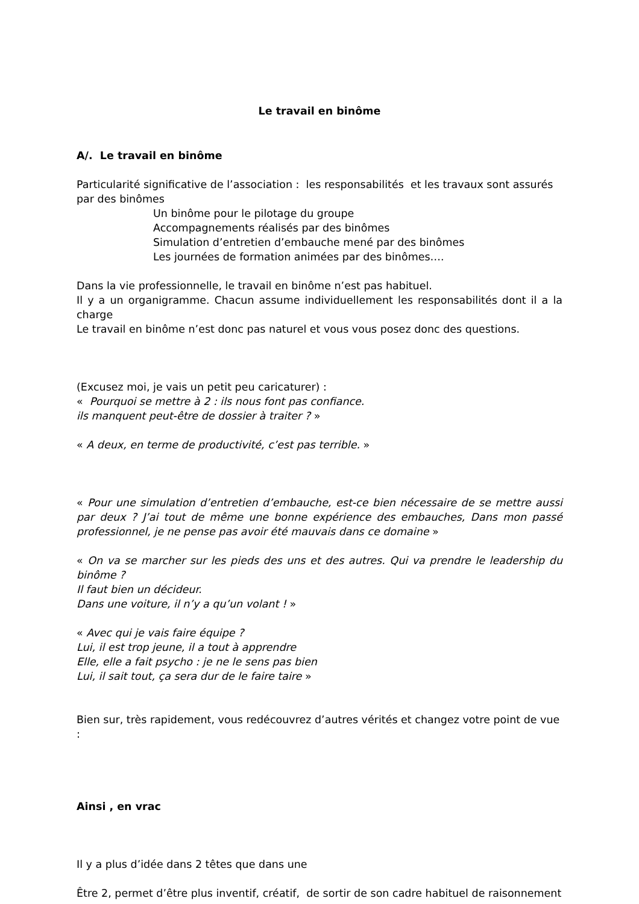Le travail en binôme
A/. Le travail en binôme
Particularité significative de l’association : les responsabilités et les travaux sont assurés par des binômes
Un binôme pour le pilotage du groupe
Accompagnements réalisés par des binômes
Simulation d’entretien d’embauche mené par des binômes
Les journées de formation animées par des binômes….
Dans la vie professionnelle, le travail en binôme n’est pas habituel.
Il y a un organigramme. Chacun assume individuellement les responsabilités dont il a la charge
Le travail en binôme n’est donc pas naturel et vous vous posez donc des questions.
(Excusez moi, je vais un petit peu caricaturer) :
« Pourquoi se mettre à 2 : ils nous font pas confiance.
ils manquent peut-être de dossier à traiter ? »
« A deux, en terme de productivité, c’est pas terrible. »
« Pour une simulation d’entretien d’embauche, est-ce bien nécessaire de se mettre aussi par deux ? J’ai tout de même une bonne expérience des embauches, Dans mon passé professionnel, je ne pense pas avoir été mauvais dans ce domaine »
« On va se marcher sur les pieds des uns et des autres. Qui va prendre le leadership du binôme ?
Il faut bien un décideur.
Dans une voiture, il n’y a qu’un volant ! »
« Avec qui je vais faire équipe ?
Lui, il est trop jeune, il a tout à apprendre
Elle, elle a fait psycho : je ne le sens pas bien
Lui, il sait tout, ça sera dur de le faire taire »
Bien sur, très rapidement, vous redécouvrez d’autres vérités et changez votre point de vue :
Ainsi , en vrac
Il y a plus d’idée dans 2 têtes que dans une
Être 2, permet d’être plus inventif, créatif, de sortir de son cadre habituel de raisonnement